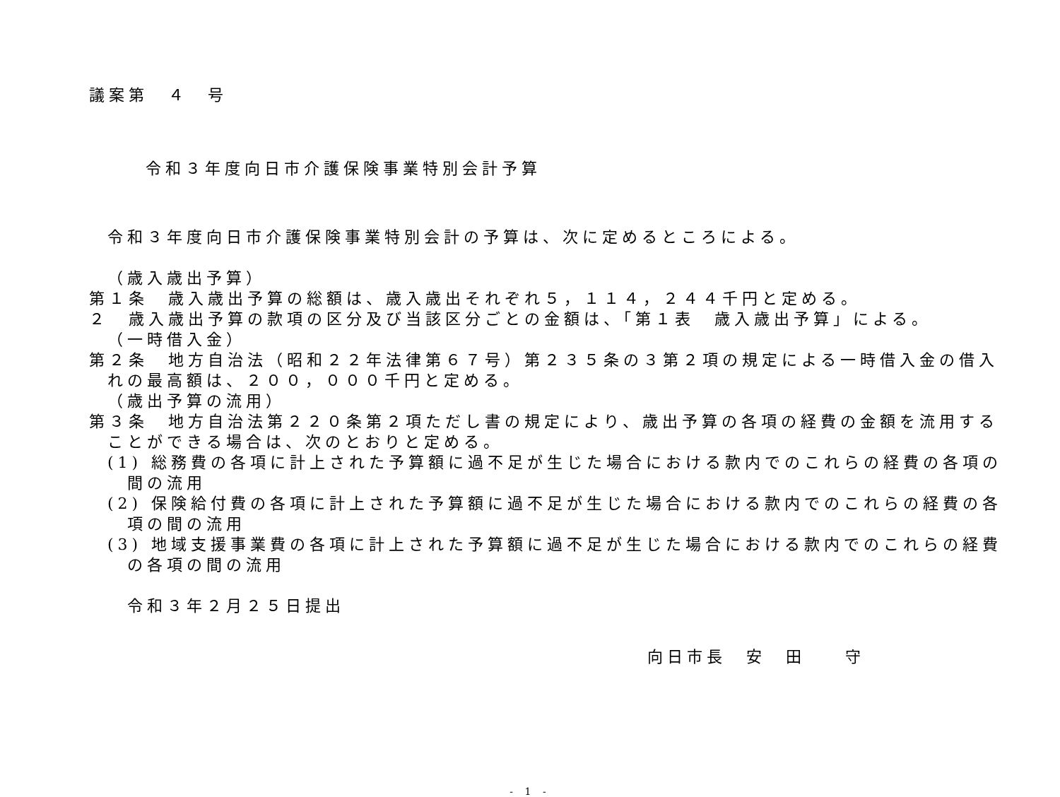議案第　４　号
令和３年度向日市介護保険事業特別会計予算
令和３年度向日市介護保険事業特別会計の予算は、次に定めるところによる。
（歳入歳出予算）
第１条　歳入歳出予算の総額は、歳入歳出それぞれ５，１１４，２４４千円と定める。
２　歳入歳出予算の款項の区分及び当該区分ごとの金額は、「第１表　歳入歳出予算」による。
（一時借入金）
第２条　地方自治法（昭和２２年法律第６７号）第２３５条の３第２項の規定による一時借入金の借入
れの最高額は、２００，０００千円と定める。
（歳出予算の流用）
第３条　地方自治法第２２０条第２項ただし書の規定により、歳出予算の各項の経費の金額を流用する
ことができる場合は、次のとおりと定める。
(1) 総務費の各項に計上された予算額に過不足が生じた場合における款内でのこれらの経費の各項の
間の流用
(2) 保険給付費の各項に計上された予算額に過不足が生じた場合における款内でのこれらの経費の各
項の間の流用
(3) 地域支援事業費の各項に計上された予算額に過不足が生じた場合における款内でのこれらの経費
の各項の間の流用
令和３年２月２５日提出
向日市長　安　田　　守
- 1 -